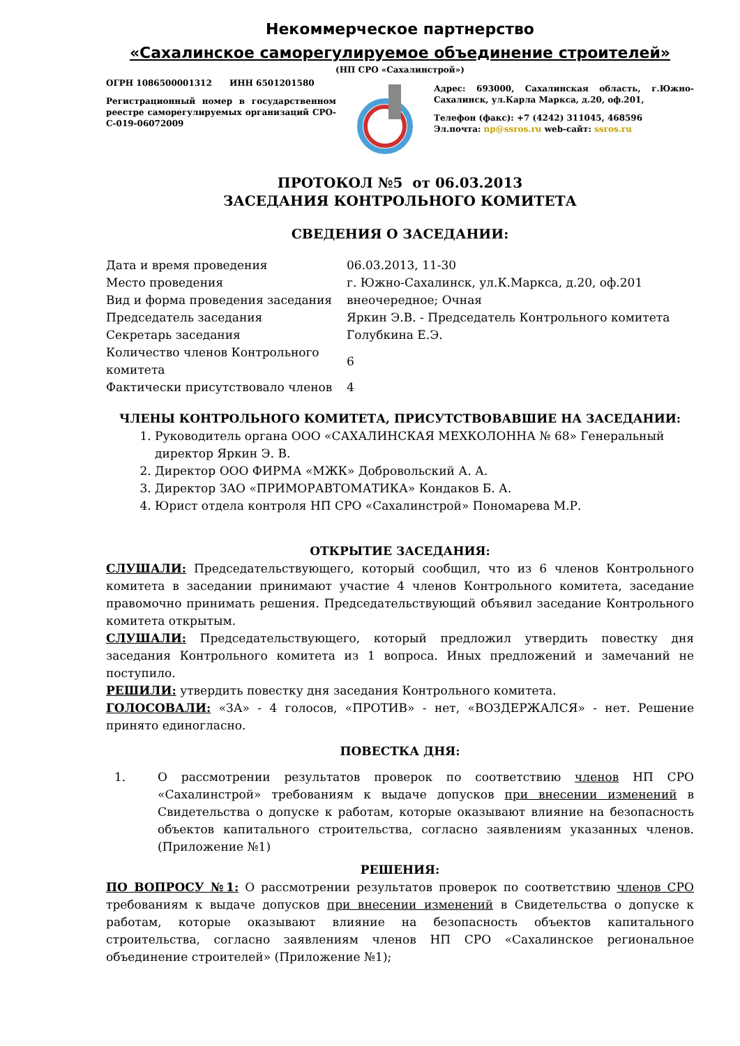Некоммерческое партнерство
«Сахалинское саморегулируемое объединение строителей»
(НП СРО «Сахалинстрой»)
ОГРН 1086500001312 ИНН 6501201580
Регистрационный номер в государственном реестре саморегулируемых организаций СРО-С-019-06072009
Адрес: 693000, Сахалинская область, г.Южно-Сахалинск, ул.Карла Маркса, д.20, оф.201,
Телефон (факс): +7 (4242) 311045, 468596
Эл.почта: np@ssros.ru web-сайт: ssros.ru
ПРОТОКОЛ №5 от 06.03.2013
ЗАСЕДАНИЯ КОНТРОЛЬНОГО КОМИТЕТА
СВЕДЕНИЯ О ЗАСЕДАНИИ:
| Дата и время проведения | 06.03.2013, 11-30 |
| Место проведения | г. Южно-Сахалинск, ул.К.Маркса, д.20, оф.201 |
| Вид и форма проведения заседания | внеочередное; Очная |
| Председатель заседания | Яркин Э.В. - Председатель Контрольного комитета |
| Секретарь заседания | Голубкина Е.Э. |
| Количество членов Контрольного комитета | 6 |
| Фактически присутствовало членов | 4 |
ЧЛЕНЫ КОНТРОЛЬНОГО КОМИТЕТА, ПРИСУТСТВОВАВШИЕ НА ЗАСЕДАНИИ:
1. Руководитель органа ООО «САХАЛИНСКАЯ МЕХКОЛОННА № 68» Генеральный директор Яркин Э. В.
2. Директор ООО ФИРМА «МЖК» Добровольский А. А.
3. Директор ЗАО «ПРИМОРАВТОМАТИКА» Кондаков Б. А.
4. Юрист отдела контроля НП СРО «Сахалинстрой» Пономарева М.Р.
ОТКРЫТИЕ ЗАСЕДАНИЯ:
СЛУШАЛИ: Председательствующего, который сообщил, что из 6 членов Контрольного комитета в заседании принимают участие 4 членов Контрольного комитета, заседание правомочно принимать решения. Председательствующий объявил заседание Контрольного комитета открытым.
СЛУШАЛИ: Председательствующего, который предложил утвердить повестку дня заседания Контрольного комитета из 1 вопроса. Иных предложений и замечаний не поступило.
РЕШИЛИ: утвердить повестку дня заседания Контрольного комитета.
ГОЛОСОВАЛИ: «ЗА» - 4 голосов, «ПРОТИВ» - нет, «ВОЗДЕРЖАЛСЯ» - нет. Решение принято единогласно.
ПОВЕСТКА ДНЯ:
1. О рассмотрении результатов проверок по соответствию членов НП СРО «Сахалинстрой» требованиям к выдаче допусков при внесении изменений в Свидетельства о допуске к работам, которые оказывают влияние на безопасность объектов капитального строительства, согласно заявлениям указанных членов. (Приложение №1)
РЕШЕНИЯ:
ПО ВОПРОСУ №1: О рассмотрении результатов проверок по соответствию членов СРО требованиям к выдаче допусков при внесении изменений в Свидетельства о допуске к работам, которые оказывают влияние на безопасность объектов капитального строительства, согласно заявлениям членов НП СРО «Сахалинское региональное объединение строителей» (Приложение №1);